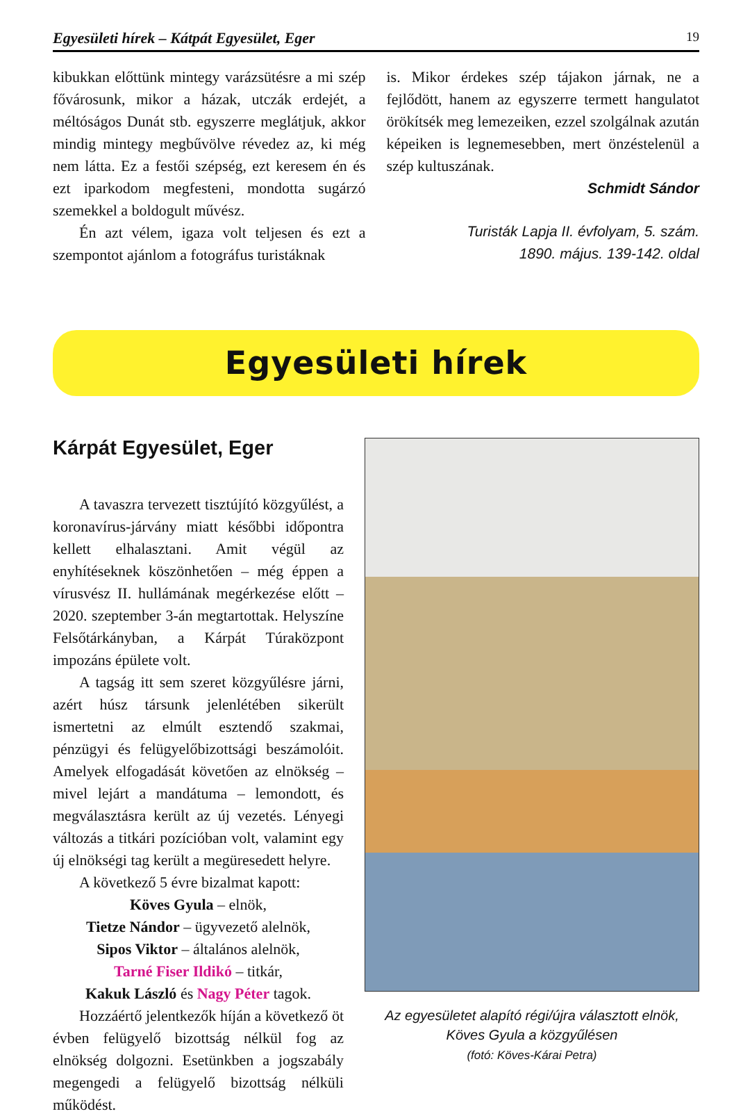Egyesületi hírek – Kátpát Egyesület, Eger 19
kibukkan előttünk mintegy varázsütésre a mi szép fővárosunk, mikor a házak, utczák erdejét, a méltóságos Dunát stb. egyszerre meglátjuk, akkor mindig mintegy megbűvölve révedez az, ki még nem látta. Ez a festői szépség, ezt keresem én és ezt iparkodom megfesteni, mondotta sugárzó szemekkel a boldogult művész.
Én azt vélem, igaza volt teljesen és ezt a szempontot ajánlom a fotográfus turistáknak
is. Mikor érdekes szép tájakon járnak, ne a fejlődött, hanem az egyszerre termett hangulatot örökítsék meg lemezeiken, ezzel szolgálnak azután képeiken is legnemesebben, mert önzéstelenül a szép kultuszának.
Schmidt Sándor
Turisták Lapja II. évfolyam, 5. szám.
1890. május. 139-142. oldal
Egyesületi hírek
Kárpát Egyesület, Eger
A tavaszra tervezett tisztújító közgyűlést, a koronavírus-járvány miatt későbbi időpontra kellett elhalasztani. Amit végül az enyhítéseknek köszönhetően – még éppen a vírusvész II. hullámának megérkezése előtt – 2020. szeptember 3-án megtartottak. Helyszíne Felsőtárkányban, a Kárpát Túraközpont impozáns épülete volt.
A tagság itt sem szeret közgyűlésre járni, azért húsz társunk jelenlétében sikerült ismertetni az elmúlt esztendő szakmai, pénzügyi és felügyelőbizottsági beszámolóit. Amelyek elfogadását követően az elnökség – mivel lejárt a mandátuma – lemondott, és megválasztásra került az új vezetés. Lényegi változás a titkári pozícióban volt, valamint egy új elnökségi tag került a megüresedett helyre.
A következő 5 évre bizalmat kapott:
Köves Gyula – elnök,
Tietze Nándor – ügyvezető alelnök,
Sipos Viktor – általános alelnök,
Tarné Fiser Ildikó – titkár,
Kakuk László és Nagy Péter tagok.
Hozzáértő jelentkezők híján a következő öt évben felügyelő bizottság nélkül fog az elnökség dolgozni. Esetünkben a jogszabály megengedi a felügyelő bizottság nélküli működést.
Az egyesületet alapító régi/újra választott elnök,
Köves Gyula a közgyűlésen
(fotó: Köves-Kárai Petra)